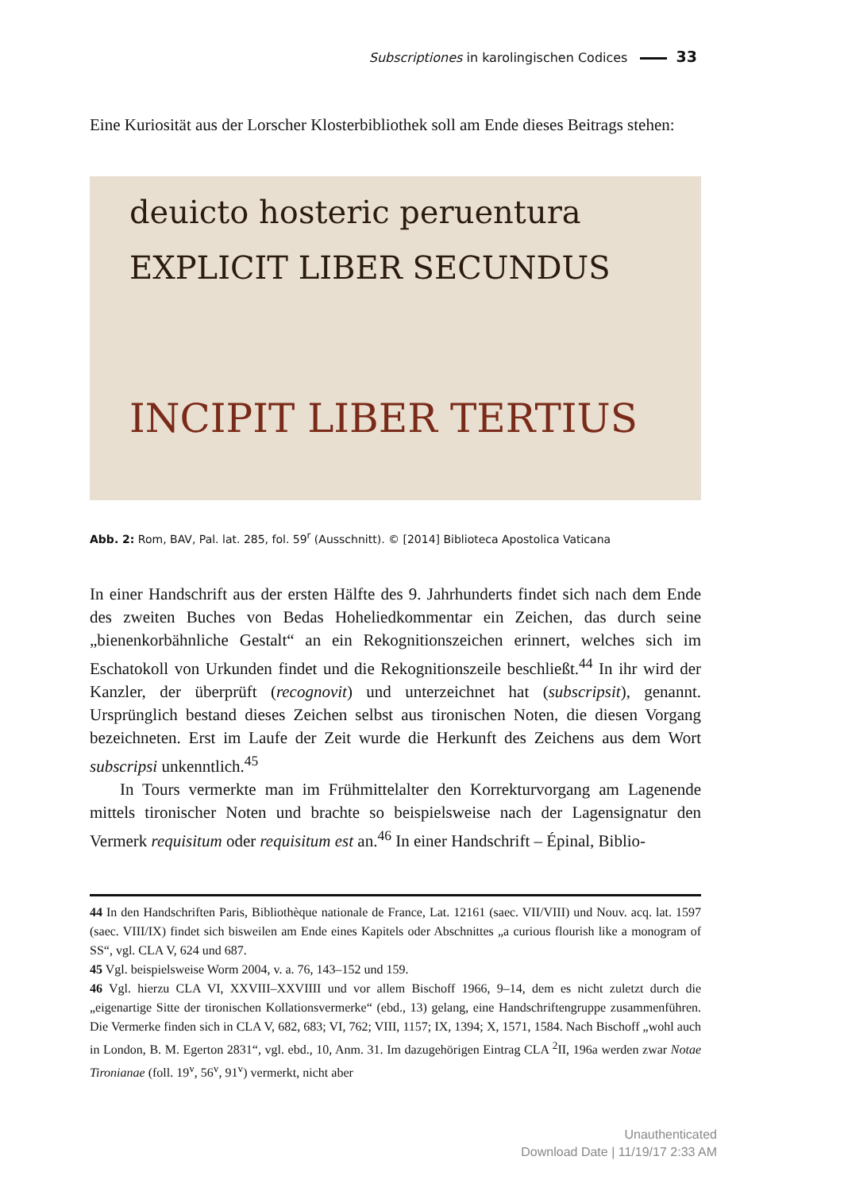Subscriptiones in karolingischen Codices 33
Eine Kuriosität aus der Lorscher Klosterbibliothek soll am Ende dieses Beitrags stehen:
deuicto hosteric peruentura
EXPLICIT LIBER SECUNDUS
INCIPIT LIBER TERTIUS
Abb. 2: Rom, BAV, Pal. lat. 285, fol. 59<sup>r</sup> (Ausschnitt). © [2014] Biblioteca Apostolica Vaticana
In einer Handschrift aus der ersten Hälfte des 9. Jahrhunderts findet sich nach dem Ende des zweiten Buches von Bedas Hoheliedkommentar ein Zeichen, das durch seine „bienenkorbähnliche Gestalt“ an ein Rekognitionszeichen erinnert, welches sich im Eschatokoll von Urkunden findet und die Rekognitionszeile beschließt.<sup>44</sup> In ihr wird der Kanzler, der überprüft (recognovit) und unterzeichnet hat (subscripsit), genannt. Ursprünglich bestand dieses Zeichen selbst aus tironischen Noten, die diesen Vorgang bezeichneten. Erst im Laufe der Zeit wurde die Herkunft des Zeichens aus dem Wort subscripsi unkenntlich.<sup>45</sup>
In Tours vermerkte man im Frühmittelalter den Korrekturvorgang am Lagenende mittels tironischer Noten und brachte so beispielsweise nach der Lagensignatur den Vermerk requisitum oder requisitum est an.<sup>46</sup> In einer Handschrift – Épinal, Biblio-
44 In den Handschriften Paris, Bibliothèque nationale de France, Lat. 12161 (saec. VII/VIII) und Nouv. acq. lat. 1597 (saec. VIII/IX) findet sich bisweilen am Ende eines Kapitels oder Abschnittes „a curious flourish like a monogram of SS“, vgl. CLA V, 624 und 687.
45 Vgl. beispielsweise Worm 2004, v. a. 76, 143–152 und 159.
46 Vgl. hierzu CLA VI, XXVIII–XXVIIII und vor allem Bischoff 1966, 9–14, dem es nicht zuletzt durch die „eigenartige Sitte der tironischen Kollationsvermerke“ (ebd., 13) gelang, eine Handschriftengruppe zusammenführen. Die Vermerke finden sich in CLA V, 682, 683; VI, 762; VIII, 1157; IX, 1394; X, 1571, 1584. Nach Bischoff „wohl auch in London, B. M. Egerton 2831“, vgl. ebd., 10, Anm. 31. Im dazugehörigen Eintrag CLA <sup>2</sup>II, 196a werden zwar Notae Tironianae (foll. 19<sup>v</sup>, 56<sup>v</sup>, 91<sup>v</sup>) vermerkt, nicht aber
Unauthenticated
Download Date | 11/19/17 2:33 AM